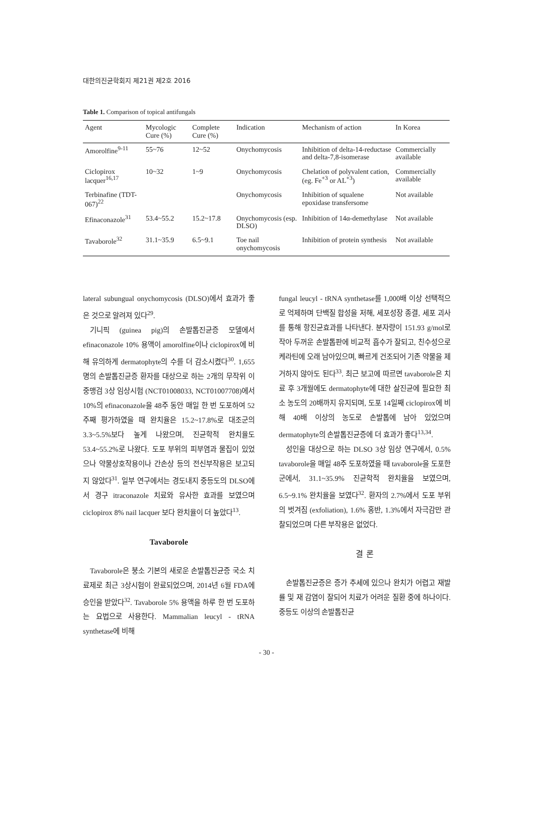대한의진균학회지 제21권 제2호 2016
Table 1. Comparison of topical antifungals
| Agent | Mycologic Cure (%) | Complete Cure (%) | Indication | Mechanism of action | In Korea |
| --- | --- | --- | --- | --- | --- |
| Amorolfine<sup>9-11</sup> | 55~76 | 12~52 | Onychomycosis | Inhibition of delta-14-reductase and delta-7,8-isomerase | Commercially available |
| Ciclopirox lacquer<sup>16,17</sup> | 10~32 | 1~9 | Onychomycosis | Chelation of polyvalent cation, (eg. Fe<sup>+3</sup> or AL<sup>+3</sup>) | Commercially available |
| Terbinafine (TDT-067)<sup>22</sup> | | | Onychomycosis | Inhibition of squalene epoxidase transfersome | Not available |
| Efinaconazole<sup>31</sup> | 53.4~55.2 | 15.2~17.8 | Onychomycosis (esp. DLSO) | Inhibition of 14α-demethylase | Not available |
| Tavaborole<sup>32</sup> | 31.1~35.9 | 6.5~9.1 | Toe nail onychomycosis | Inhibition of protein synthesis | Not available |
lateral subungual onychomycosis (DLSO)에서 효과가 좋은 것으로 알려져 있다<sup>29</sup>.
기니픽 (guinea pig)의 손발톱진균증 모델에서 efinaconazole 10% 용액이 amorolfine이나 ciclopirox에 비해 유의하게 dermatophyte의 수를 더 감소시켰다<sup>30</sup>. 1,655명의 손발톱진균증 환자를 대상으로 하는 2개의 무작위 이중맹검 3상 임상시험 (NCT01008033, NCT01007708)에서 10%의 efinaconazole을 48주 동안 매일 한 번 도포하여 52주째 평가하였을 때 완치율은 15.2~17.8%로 대조군의 3.3~5.5%보다 높게 나왔으며, 진균학적 완치율도 53.4~55.2%로 나왔다. 도포 부위의 피부염과 물집이 있었으나 약물상호작용이나 간손상 등의 전신부작용은 보고되지 않았다<sup>31</sup>. 일부 연구에서는 경도내지 중등도의 DLSO에서 경구 itraconazole 치료와 유사한 효과를 보였으며 ciclopirox 8% nail lacquer 보다 완치율이 더 높았다<sup>13</sup>.
Tavaborole
Tavaborole은 붕소 기본의 새로운 손발톱진균증 국소 치료제로 최근 3상시험이 완료되었으며, 2014년 6월 FDA에 승인을 받았다<sup>32</sup>. Tavaborole 5% 용액을 하루 한 번 도포하는 요법으로 사용한다. Mammalian leucyl - tRNA synthetase에 비해
fungal leucyl - tRNA synthetase를 1,000배 이상 선택적으로 억제하며 단백질 합성을 저해, 세포성장 종결, 세포 괴사를 통해 항진균효과를 나타낸다. 분자량이 151.93 g/mol로 작아 두꺼운 손발톱판에 비교적 흡수가 잘되고, 친수성으로 케라틴에 오래 남아있으며, 빠르게 건조되어 기존 약물을 제거하지 않아도 된다<sup>33</sup>. 최근 보고에 따르면 tavaborole은 치료 후 3개월에도 dermatophyte에 대한 살진균에 필요한 최소 농도의 20배까지 유지되며, 도포 14일째 ciclopirox에 비해 40배 이상의 농도로 손발톱에 남아 있었으며 dermatophyte의 손발톱진균증에 더 효과가 좋다<sup>13,34</sup>.
성인을 대상으로 하는 DLSO 3상 임상 연구에서, 0.5% tavaborole을 매일 48주 도포하였을 때 tavaborole을 도포한 군에서, 31.1~35.9% 진균학적 완치율을 보였으며, 6.5~9.1% 완치율을 보였다<sup>32</sup>. 환자의 2.7%에서 도포 부위의 벗겨짐 (exfoliation), 1.6% 홍반, 1.3%에서 자극감만 관찰되었으며 다른 부작용은 없었다.
결 론
손발톱진균증은 증가 추세에 있으나 완치가 어렵고 재발률 및 재 감염이 잘되어 치료가 어려운 질환 중에 하나이다. 중등도 이상의 손발톱진균
- 30 -